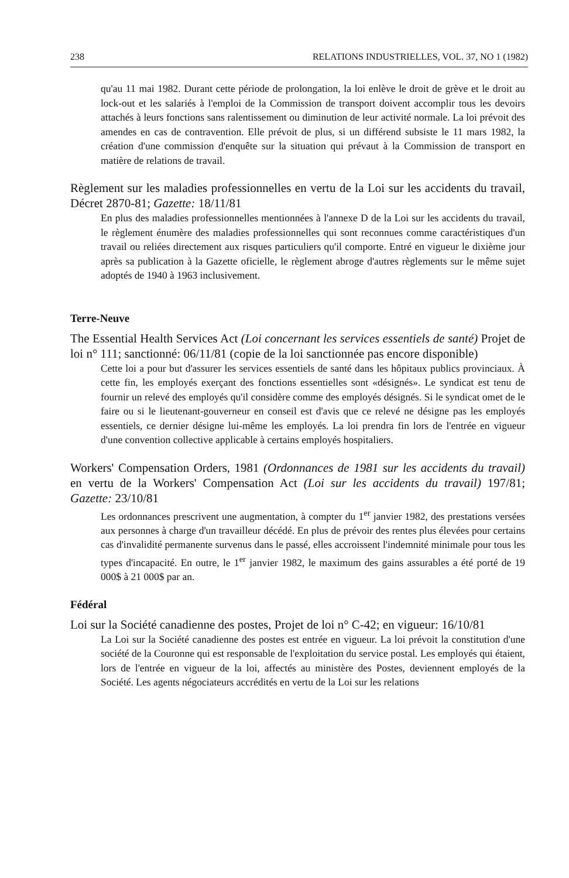238 RELATIONS INDUSTRIELLES, VOL. 37, NO 1 (1982)
qu'au 11 mai 1982. Durant cette période de prolongation, la loi enlève le droit de grève et le droit au lock-out et les salariés à l'emploi de la Commission de transport doivent accomplir tous les devoirs attachés à leurs fonctions sans ralentissement ou diminution de leur activité normale. La loi prévoit des amendes en cas de contravention. Elle prévoit de plus, si un différend subsiste le 11 mars 1982, la création d'une commission d'enquête sur la situation qui prévaut à la Commission de transport en matière de relations de travail.
Règlement sur les maladies professionnelles en vertu de la Loi sur les accidents du travail, Décret 2870-81; Gazette: 18/11/81
En plus des maladies professionnelles mentionnées à l'annexe D de la Loi sur les accidents du travail, le règlement énumère des maladies professionnelles qui sont reconnues comme caractéristiques d'un travail ou reliées directement aux risques particuliers qu'il comporte. Entré en vigueur le dixième jour après sa publication à la Gazette oficielle, le règlement abroge d'autres règlements sur le même sujet adoptés de 1940 à 1963 inclusivement.
Terre-Neuve
The Essential Health Services Act (Loi concernant les services essentiels de santé) Projet de loi n° 111; sanctionné: 06/11/81 (copie de la loi sanctionnée pas encore disponible)
Cette loi a pour but d'assurer les services essentiels de santé dans les hôpitaux publics provinciaux. À cette fin, les employés exerçant des fonctions essentielles sont «désignés». Le syndicat est tenu de fournir un relevé des employés qu'il considère comme des employés désignés. Si le syndicat omet de le faire ou si le lieutenant-gouverneur en conseil est d'avis que ce relevé ne désigne pas les employés essentiels, ce dernier désigne lui-même les employés. La loi prendra fin lors de l'entrée en vigueur d'une convention collective applicable à certains employés hospitaliers.
Workers' Compensation Orders, 1981 (Ordonnances de 1981 sur les accidents du travail) en vertu de la Workers' Compensation Act (Loi sur les accidents du travail) 197/81; Gazette: 23/10/81
Les ordonnances prescrivent une augmentation, à compter du 1<sup>er</sup> janvier 1982, des prestations versées aux personnes à charge d'un travailleur décédé. En plus de prévoir des rentes plus élevées pour certains cas d'invalidité permanente survenus dans le passé, elles accroissent l'indemnité minimale pour tous les types d'incapacité. En outre, le 1<sup>er</sup> janvier 1982, le maximum des gains assurables a été porté de 19 000$ à 21 000$ par an.
Fédéral
Loi sur la Société canadienne des postes, Projet de loi n° C-42; en vigueur: 16/10/81
La Loi sur la Société canadienne des postes est entrée en vigueur. La loi prévoit la constitution d'une société de la Couronne qui est responsable de l'exploitation du service postal. Les employés qui étaient, lors de l'entrée en vigueur de la loi, affectés au ministère des Postes, deviennent employés de la Société. Les agents négociateurs accrédités en vertu de la Loi sur les relations